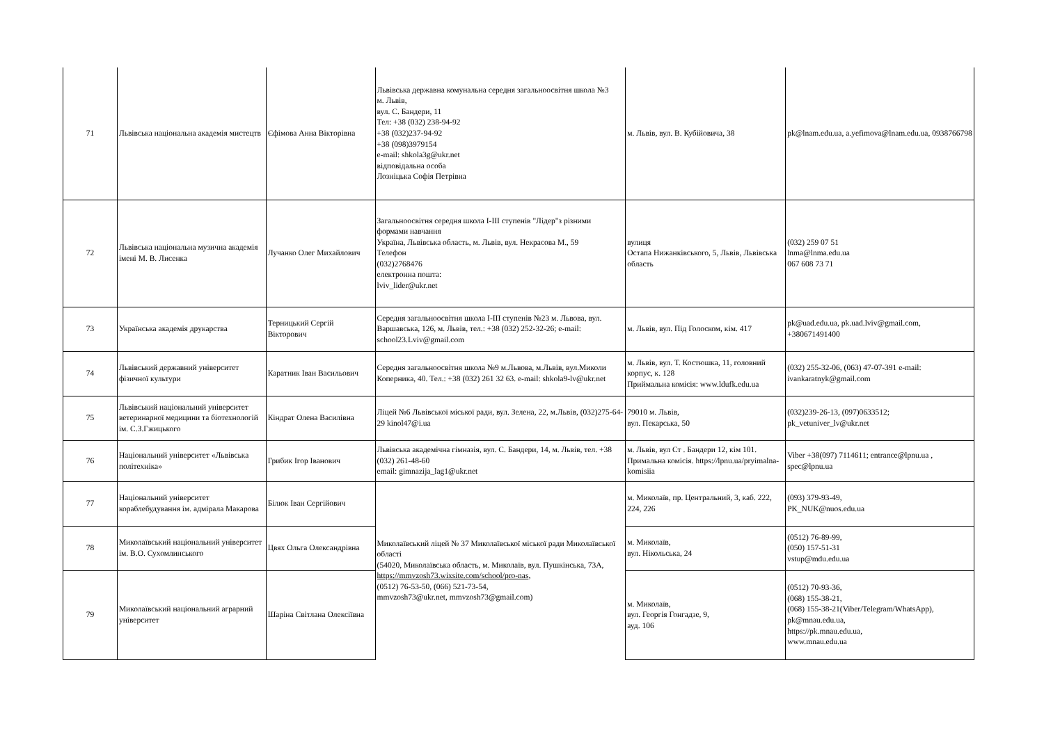| 71 | Львівська національна академія мистецтв | Єфімова Анна Вікторівна | Львівська державна комунальна середня загальноосвітня школа №3 м. Львів, вул. С. Бандери, 11 Тел: +38 (032) 238-94-92 +38 (032)237-94-92 +38 (098)3979154 e-mail: shkola3g@ukr.net відповідальна особа Лозніцька Софія Петрівна | м. Львів, вул. В. Кубійовича, 38 | pk@lnam.edu.ua, a.yefimova@lnam.edu.ua, 0938766798 |
| 72 | Львівська національна музична академія імені М. В. Лисенка | Лучанко Олег Михайлович | Загальноосвітня середня школа I-III ступенів "Лідер"з різними формами навчання Україна, Львівська область, м. Львів, вул. Некрасова М., 59 Телефон (032)2768476 електронна пошта: lviv_lider@ukr.net | вулиця Остапа Нижанківського, 5, Львів, Львівська область | (032) 259 07 51 lnma@lnma.edu.ua 067 608 73 71 |
| 73 | Українська академія друкарства | Терницький Сергій Вікторович | Середня загальноосвітня школа І-ІІІ ступенів №23 м. Львова, вул. Варшавська, 126, м. Львів, тел.: +38 (032) 252-32-26; e-mail: school23.Lviv@gmail.com | м. Львів, вул. Під Голоском, кім. 417 | pk@uad.edu.ua, pk.uad.lviv@gmail.com, +380671491400 |
| 74 | Львівський державний університет фізичної культури | Каратник Іван Васильович | Середня загальноосвітня школа №9 м.Львова, м.Львів, вул.Миколи Коперника, 40. Тел.: +38 (032) 261 32 63. e-mail: shkola9-lv@ukr.net | м. Львів, вул. Т. Костюшка, 11, головний корпус, к. 128 Приймальна комісія: www.ldufk.edu.ua | (032) 255-32-06, (063) 47-07-391 e-mail: ivankaratnyk@gmail.com |
| 75 | Львівський національний університет ветеринарної медицини та біотехнологій ім. С.З.Гжицького | Кіндрат Олена Василівна | Ліцей №6 Львівської міської ради, вул. Зелена, 22, м.Львів, (032)275-64-29 kinol47@i.ua | 79010 м. Львів, вул. Пекарська, 50 | (032)239-26-13, (097)0633512; pk_vetuniver_lv@ukr.net |
| 76 | Національний університет «Львівська політехніка» | Грибик Ігор Іванович | Львівська академічна гімназія, вул. С. Бандери, 14, м. Львів, тел. +38 (032) 261-48-60 email: gimnazija_lag1@ukr.net | м. Львів, вул Ст . Бандери 12, кім 101. Примальна комісія. https://lpnu.ua/pryimalna-komisiia | Viber +38(097) 7114611; entrance@lpnu.ua , spec@lpnu.ua |
| 77 | Національний університет кораблебудування ім. адмірала Макарова | Білюк Іван Сергійович | Миколаївський ліцей № 37 Миколаївської міської ради Миколаївської області (54020, Миколаївська область, м. Миколаїв, вул. Пушкінська, 73А, https://mmvzosh73.wixsite.com/school/pro-nas , (0512) 76-53-50, (066) 521-73-54, mmvzosh73@ukr.net, mmvzosh73@gmail.com) | м. Миколаїв, пр. Центральний, 3, каб. 222, 224, 226 | (093) 379-93-49, PK_NUK@nuos.edu.ua |
| 78 | Миколаївський національний університет ім. В.О. Сухомлинського | Цвях Ольга Олександрівна | | м. Миколаїв, вул. Нікольська, 24 | (0512) 76-89-99, (050) 157-51-31 vstup@mdu.edu.ua |
| 79 | Миколаївський національний аграрний університет | Шаріна Світлана Олексіївна | | м. Миколаїв, вул. Георгія Гонгадзе, 9, ауд. 106 | (0512) 70-93-36, (068) 155-38-21, (068) 155-38-21(Viber/Telegram/WhatsApp), pk@mnau.edu.ua, https://pk.mnau.edu.ua, www.mnau.edu.ua |